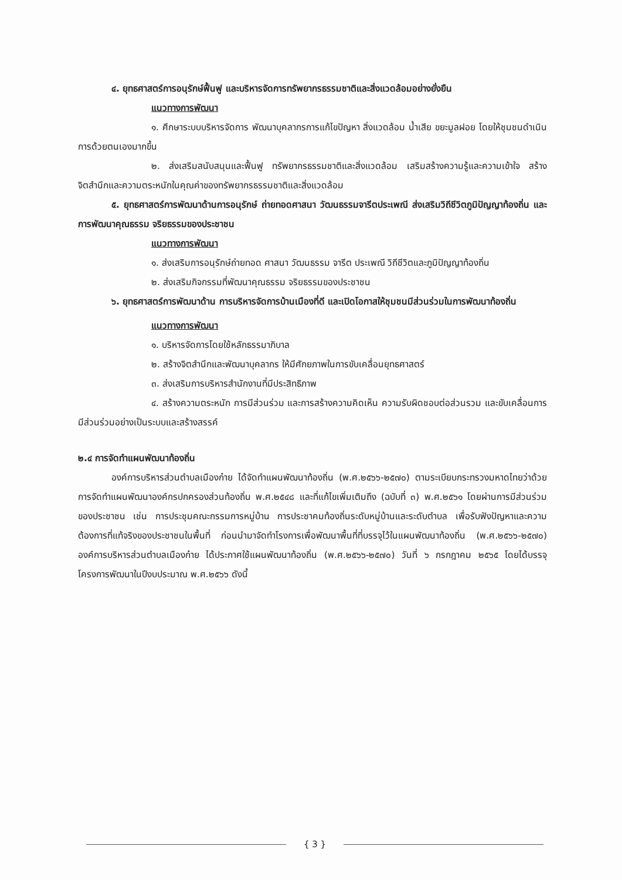๔. ยุทธศาสตร์การอนุรักษ์ฟื้นฟู และบริหารจัดการทรัพยากรธรรมชาติและสิ่งแวดล้อมอย่างยั่งยืน
แนวทางการพัฒนา
๑. ศึกษาระบบบริหารจัดการ พัฒนาบุคลากรการแก้ไขปัญหา สิ่งแวดล้อม น้ำเสีย ขยะมูลฝอย โดยให้ชุมชนดำเนินการด้วยตนเองมากขึ้น
๒. ส่งเสริมสนับสนุนและฟื้นฟู ทรัพยากรธรรมชาติและสิ่งแวดล้อม เสริมสร้างความรู้และความเข้าใจ สร้างจิตสำนึกและความตระหนักในคุณค่าของทรัพยากรธรรมชาติและสิ่งแวดล้อม
๕. ยุทธศาสตร์การพัฒนาด้านการอนุรักษ์ ถ่ายทอดศาสนา วัฒนธรรมจารีตประเพณี ส่งเสริมวิถีชีวิตภูมิปัญญาท้องถิ่น และการพัฒนาคุณธรรม จริยธรรมของประชาชน
แนวทางการพัฒนา
๑. ส่งเสริมการอนุรักษ์ถ่ายทอด ศาสนา วัฒนธรรม จารีต ประเพณี วิถีชีวิตและภูมิปัญญาท้องถิ่น
๒. ส่งเสริมกิจกรรมที่พัฒนาคุณธรรม จริยธรรมของประชาชน
๖. ยุทธศาสตร์การพัฒนาด้าน การบริหารจัดการบ้านเมืองที่ดี และเปิดโอกาสให้ชุมชนมีส่วนร่วมในการพัฒนาท้องถิ่น
แนวทางการพัฒนา
๑. บริหารจัดการโดยใช้หลักธรรมาภิบาล
๒. สร้างจิตสำนึกและพัฒนาบุคลากร ให้มีศักยภาพในการขับเคลื่อนยุทธศาสตร์
๓. ส่งเสริมการบริหารสำนักงานที่มีประสิทธิภาพ
๔. สร้างความตระหนัก การมีส่วนร่วม และการสร้างความคิดเห็น ความรับผิดชอบต่อส่วนรวม และขับเคลื่อนการมีส่วนร่วมอย่างเป็นระบบและสร้างสรรค์
๒.๔ การจัดทำแผนพัฒนาท้องถิ่น
องค์การบริหารส่วนตำบลเมืองก๋าย ได้จัดทำแผนพัฒนาท้องถิ่น (พ.ศ.๒๕๖๖-๒๕๗๐) ตามระเบียบกระทรวงมหาดไทยว่าด้วยการจัดทำแผนพัฒนาองค์กรปกครองส่วนท้องถิ่น พ.ศ.๒๕๔๘ และที่แก้ไขเพิ่มเติมถึง (ฉบับที่ ๓) พ.ศ.๒๕๖๑ โดยผ่านการมีส่วนร่วมของประชาชน เช่น การประชุมคณะกรรมการหมู่บ้าน การประชาคมท้องถิ่นระดับหมู่บ้านและระดับตำบล เพื่อรับฟังปัญหาและความต้องการที่แท้จริงของประชาชนในพื้นที่ ก่อนนำมาจัดทำโรงการเพื่อพัฒนาพื้นที่ที่บรรจุไว้ในแผนพัฒนาท้องถิ่น (พ.ศ.๒๕๖๖-๒๕๗๐) องค์การบริหารส่วนตำบลเมืองก๋าย ได้ประกาศใช้แผนพัฒนาท้องถิ่น (พ.ศ.๒๕๖๖-๒๕๗๐) วันที่ ๖ กรกฎาคม ๒๕๖๕ โดยได้บรรจุโครงการพัฒนาในปีงบประมาณ พ.ศ.๒๕๖๖ ดังนี้
{ 3 }